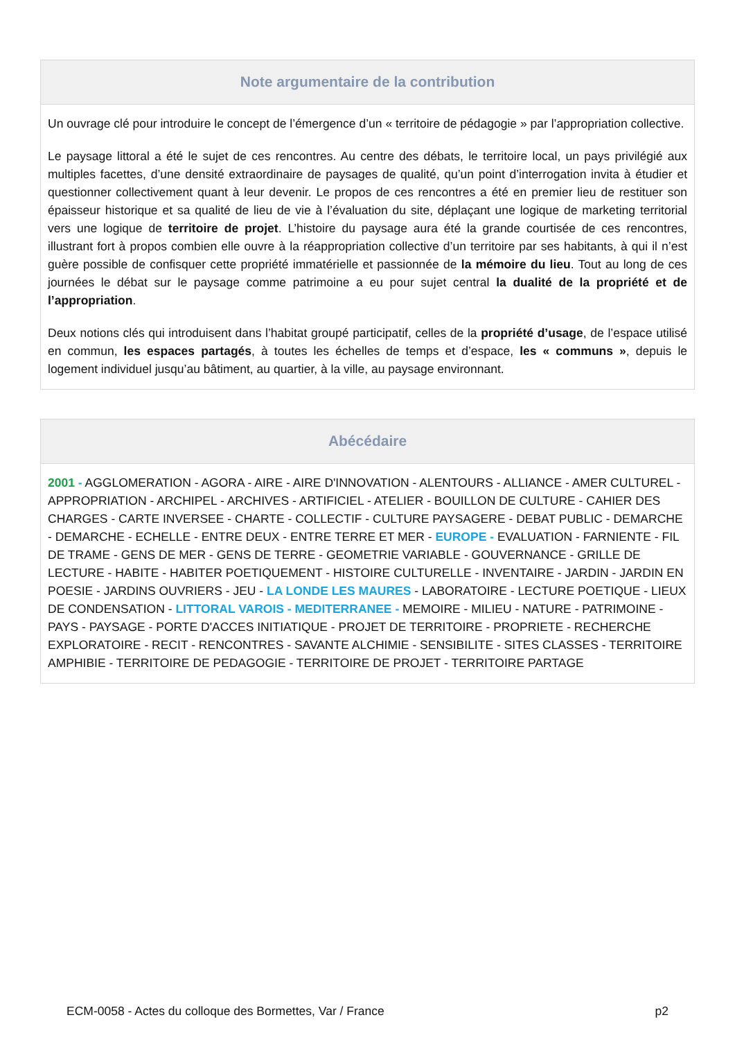Note argumentaire de la contribution
Un ouvrage clé pour introduire le concept de l’émergence d’un « territoire de pédagogie » par l’appropriation collective.
Le paysage littoral a été le sujet de ces rencontres. Au centre des débats, le territoire local, un pays privilégié aux multiples facettes, d’une densité extraordinaire de paysages de qualité, qu’un point d’interrogation invita à étudier et questionner collectivement quant à leur devenir. Le propos de ces rencontres a été en premier lieu de restituer son épaisseur historique et sa qualité de lieu de vie à l’évaluation du site, déplaçant une logique de marketing territorial vers une logique de territoire de projet. L’histoire du paysage aura été la grande courtisée de ces rencontres, illustrant fort à propos combien elle ouvre à la réappropriation collective d’un territoire par ses habitants, à qui il n’est guère possible de confisquer cette propriété immatérielle et passionnée de la mémoire du lieu. Tout au long de ces journées le débat sur le paysage comme patrimoine a eu pour sujet central la dualité de la propriété et de l’appropriation.
Deux notions clés qui introduisent dans l’habitat groupé participatif, celles de la propriété d’usage, de l’espace utilisé en commun, les espaces partagés, à toutes les échelles de temps et d’espace, les « communs », depuis le logement individuel jusqu’au bâtiment, au quartier, à la ville, au paysage environnant.
Abécédaire
2001 - AGGLOMERATION - AGORA - AIRE - AIRE D'INNOVATION - ALENTOURS - ALLIANCE - AMER CULTUREL - APPROPRIATION - ARCHIPEL - ARCHIVES - ARTIFICIEL - ATELIER - BOUILLON DE CULTURE - CAHIER DES CHARGES - CARTE INVERSEE - CHARTE - COLLECTIF - CULTURE PAYSAGERE - DEBAT PUBLIC - DEMARCHE - DEMARCHE - ECHELLE - ENTRE DEUX - ENTRE TERRE ET MER - EUROPE - EVALUATION - FARNIENTE - FIL DE TRAME - GENS DE MER - GENS DE TERRE - GEOMETRIE VARIABLE - GOUVERNANCE - GRILLE DE LECTURE - HABITE - HABITER POETIQUEMENT - HISTOIRE CULTURELLE - INVENTAIRE - JARDIN - JARDIN EN POESIE - JARDINS OUVRIERS - JEU - LA LONDE LES MAURES - LABORATOIRE - LECTURE POETIQUE - LIEUX DE CONDENSATION - LITTORAL VAROIS - MEDITERRANEE - MEMOIRE - MILIEU - NATURE - PATRIMOINE - PAYS - PAYSAGE - PORTE D'ACCES INITIATIQUE - PROJET DE TERRITOIRE - PROPRIETE - RECHERCHE EXPLORATOIRE - RECIT - RENCONTRES - SAVANTE ALCHIMIE - SENSIBILITE - SITES CLASSES - TERRITOIRE AMPHIBIE - TERRITOIRE DE PEDAGOGIE - TERRITOIRE DE PROJET - TERRITOIRE PARTAGE
ECM-0058 - Actes du colloque des Bormettes, Var / France p2